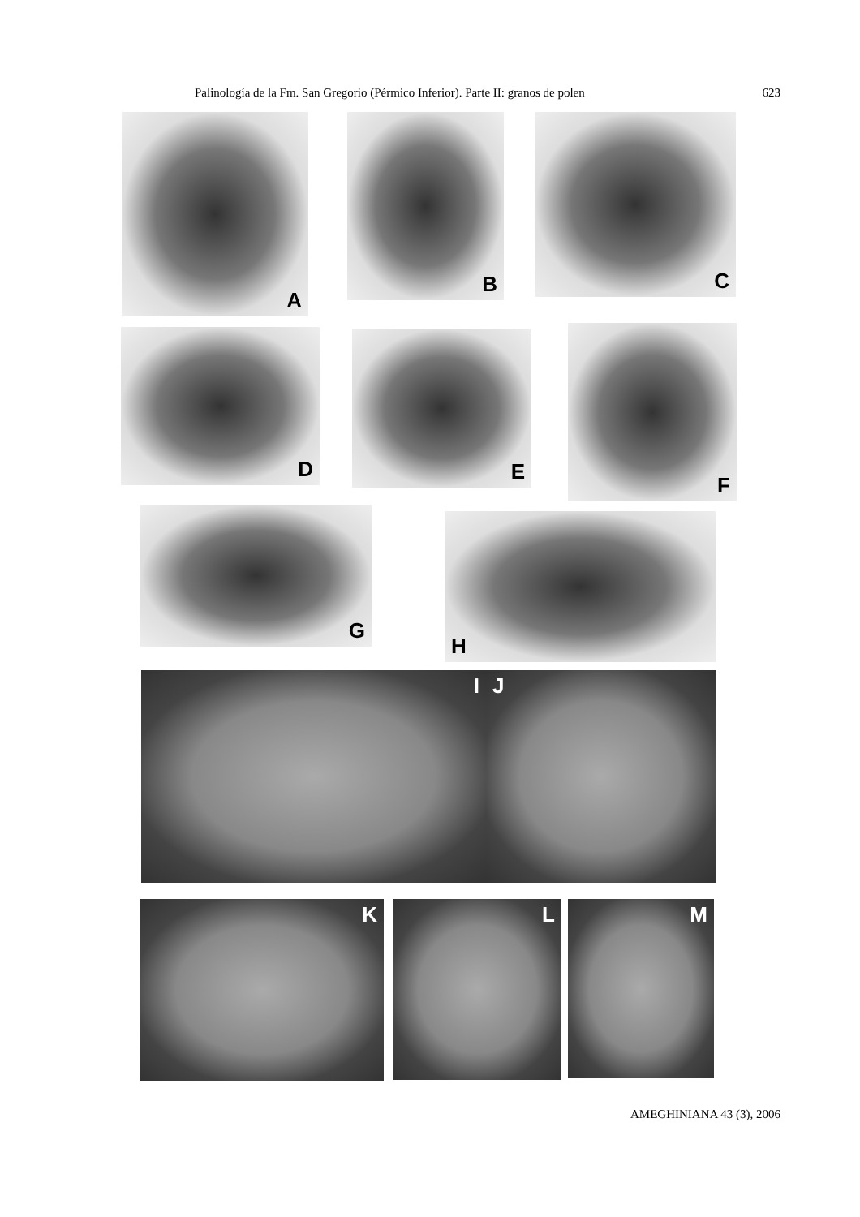Palinología de la Fm. San Gregorio (Pérmico Inferior). Parte II: granos de polen 623
A B C
D E F
G H
I J
K L M
AMEGHINIANA 43 (3), 2006